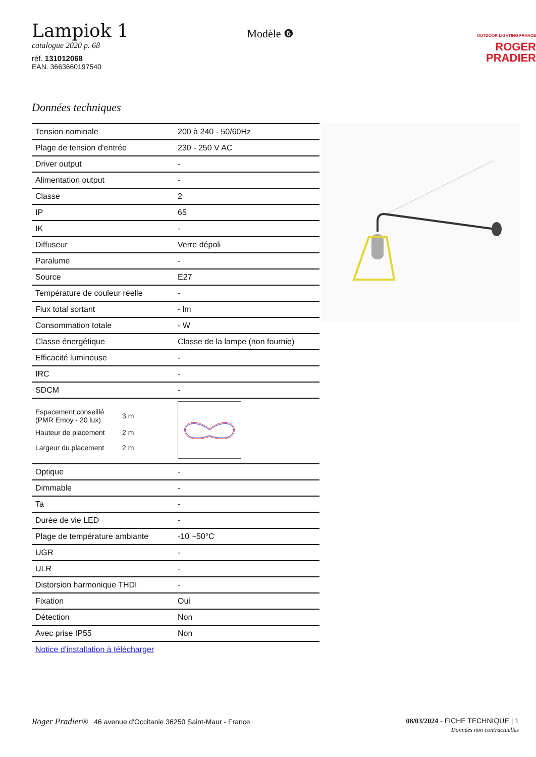Lampiok 1
catalogue 2020 p. 68
réf. 131012068
EAN. 3663660197540
Modèle ❻
OUTDOOR LIGHTING FRANCE
ROGER
PRADIER
Données techniques
| Tension nominale | 200 à 240 - 50/60Hz |
| Plage de tension d'entrée | 230 - 250 V AC |
| Driver output | - |
| Alimentation output | - |
| Classe | 2 |
| IP | 65 |
| IK | - |
| Diffuseur | Verre dépoli |
| Paralume | - |
| Source | E27 |
| Température de couleur réelle | - |
| Flux total sortant | - lm |
| Consommation totale | - W |
| Classe énergétique | Classe de la lampe (non fournie) |
| Efficacité lumineuse | - |
| IRC | - |
| SDCM | - |
| / Espacement conseillé (PMR Emoy - 20 lux) / 3 m / / Hauteur de placement / 2 m / / Largeur du placement / 2 m / | |
| Optique | - |
| Dimmable | - |
| Ta | - |
| Durée de vie LED | - |
| Plage de température ambiante | -10 ~50°C |
| UGR | - |
| ULR | - |
| Distorsion harmonique THDI | - |
| Fixation | Oui |
| Détection | Non |
| Avec prise IP55 | Non |
Notice d'installation à télécharger
Roger Pradier® 46 avenue d'Occitanie 36250 Saint-Maur - France
08/03/2024 - FICHE TECHNIQUE | 1
Données non contractuelles